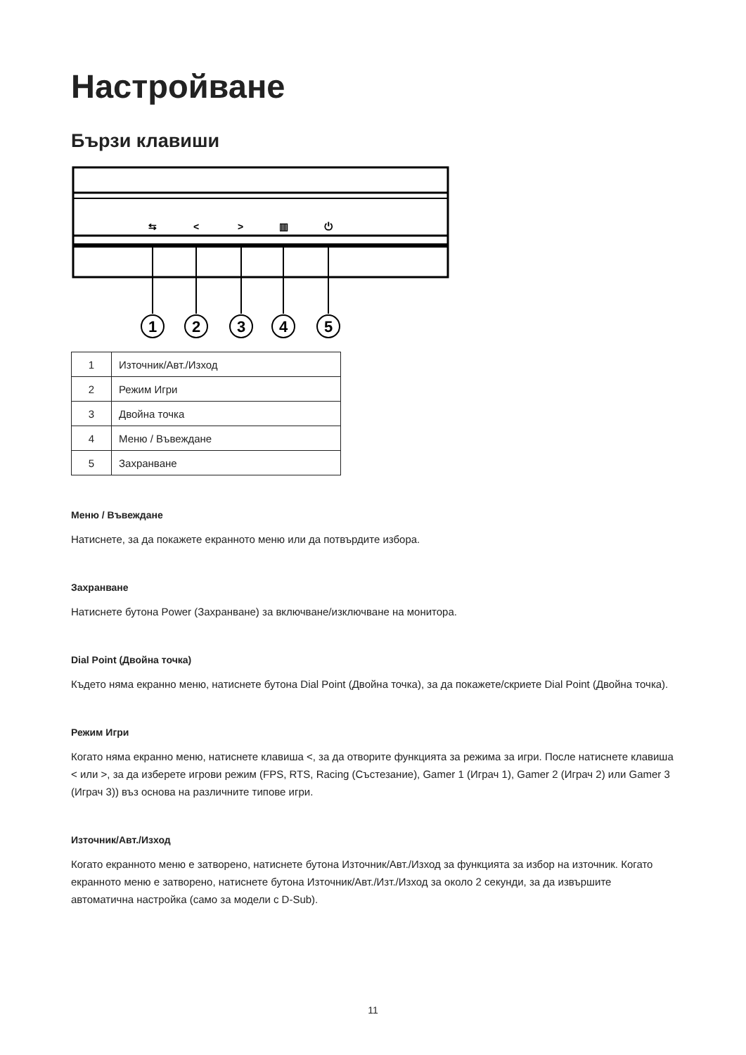Настройване
Бързи клавиши
⇆
<
>
▥
⏻
1
2
3
4
5
| 1 | Източник/Авт./Изход |
| 2 | Режим Игри |
| 3 | Двойна точка |
| 4 | Меню / Въвеждане |
| 5 | Захранване |
Меню / Въвеждане
Натиснете, за да покажете екранното меню или да потвърдите избора.
Захранване
Натиснете бутона Power (Захранване) за включване/изключване на монитора.
Dial Point (Двойна точка)
Където няма екранно меню, натиснете бутона Dial Point (Двойна точка), за да покажете/скриете Dial Point (Двойна точка).
Режим Игри
Когато няма екранно меню, натиснете клавиша <, за да отворите функцията за режима за игри. После натиснете клавиша < или >, за да изберете игрови режим (FPS, RTS, Racing (Състезание), Gamer 1 (Играч 1), Gamer 2 (Играч 2) или Gamer 3 (Играч 3)) въз основа на различните типове игри.
Източник/Авт./Изход
Когато екранното меню е затворено, натиснете бутона Източник/Авт./Изход за функцията за избор на източник. Когато екранното меню е затворено, натиснете бутона Източник/Авт./Изт./Изход за около 2 секунди, за да извършите автоматична настройка (само за модели с D-Sub).
11